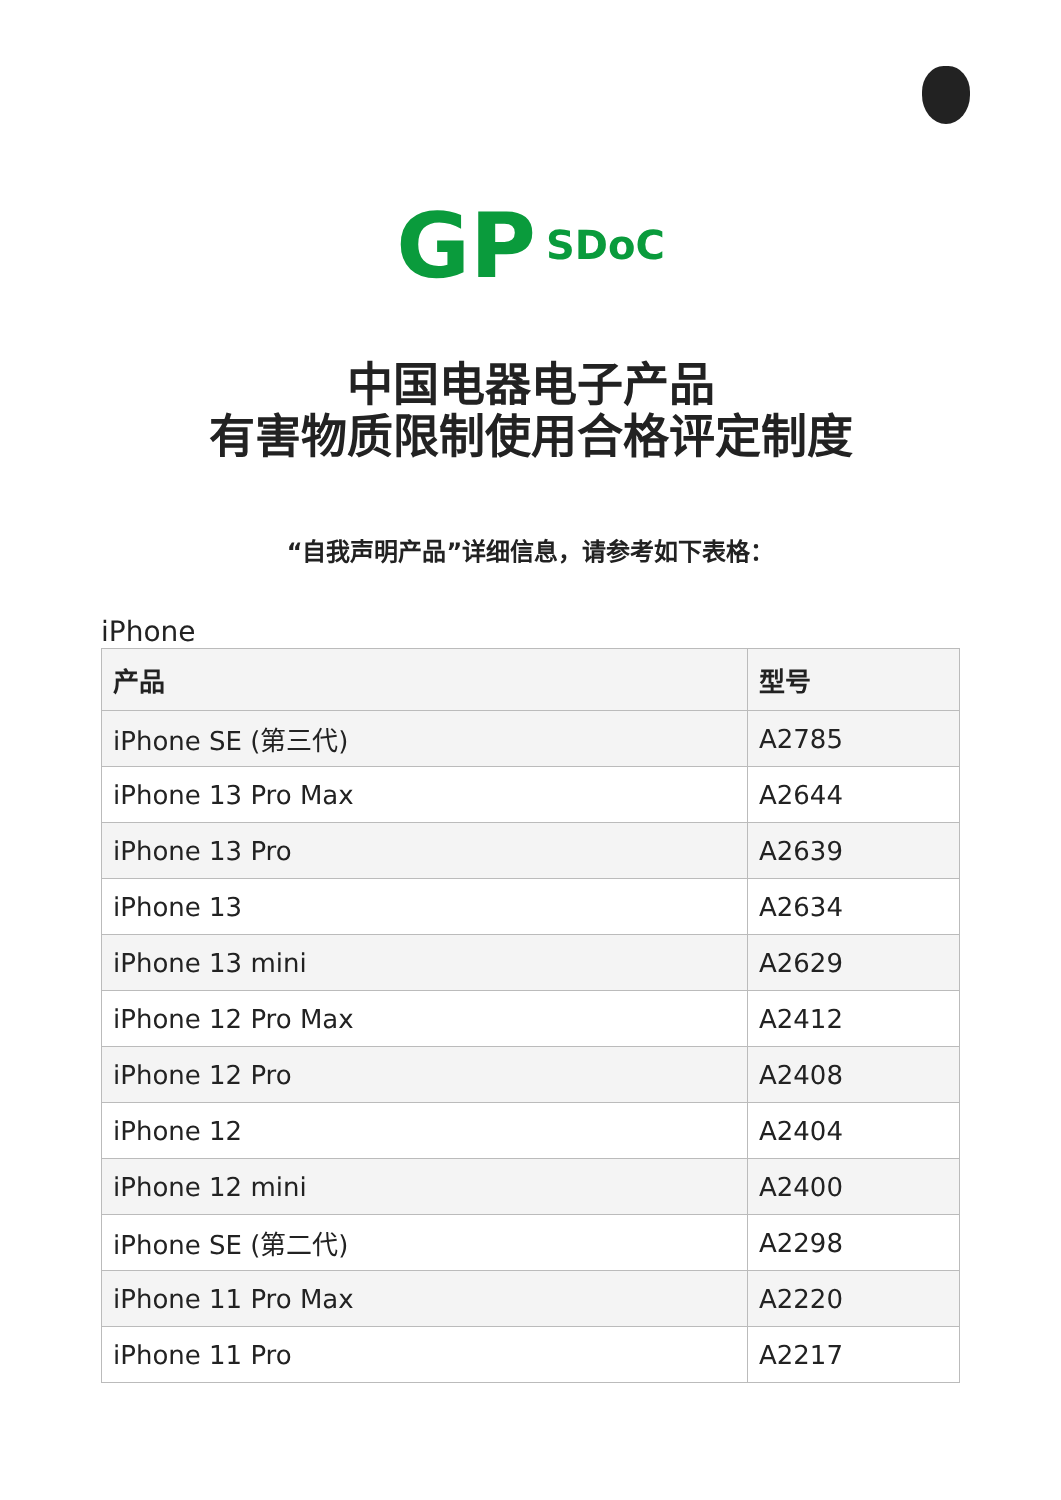GP SDoC
中国电器电子产品
有害物质限制使用合格评定制度
“自我声明产品”详细信息，请参考如下表格：
iPhone
| 产品 | 型号 |
| --- | --- |
| iPhone SE (第三代) | A2785 |
| iPhone 13 Pro Max | A2644 |
| iPhone 13 Pro | A2639 |
| iPhone 13 | A2634 |
| iPhone 13 mini | A2629 |
| iPhone 12 Pro Max | A2412 |
| iPhone 12 Pro | A2408 |
| iPhone 12 | A2404 |
| iPhone 12 mini | A2400 |
| iPhone SE (第二代) | A2298 |
| iPhone 11 Pro Max | A2220 |
| iPhone 11 Pro | A2217 |